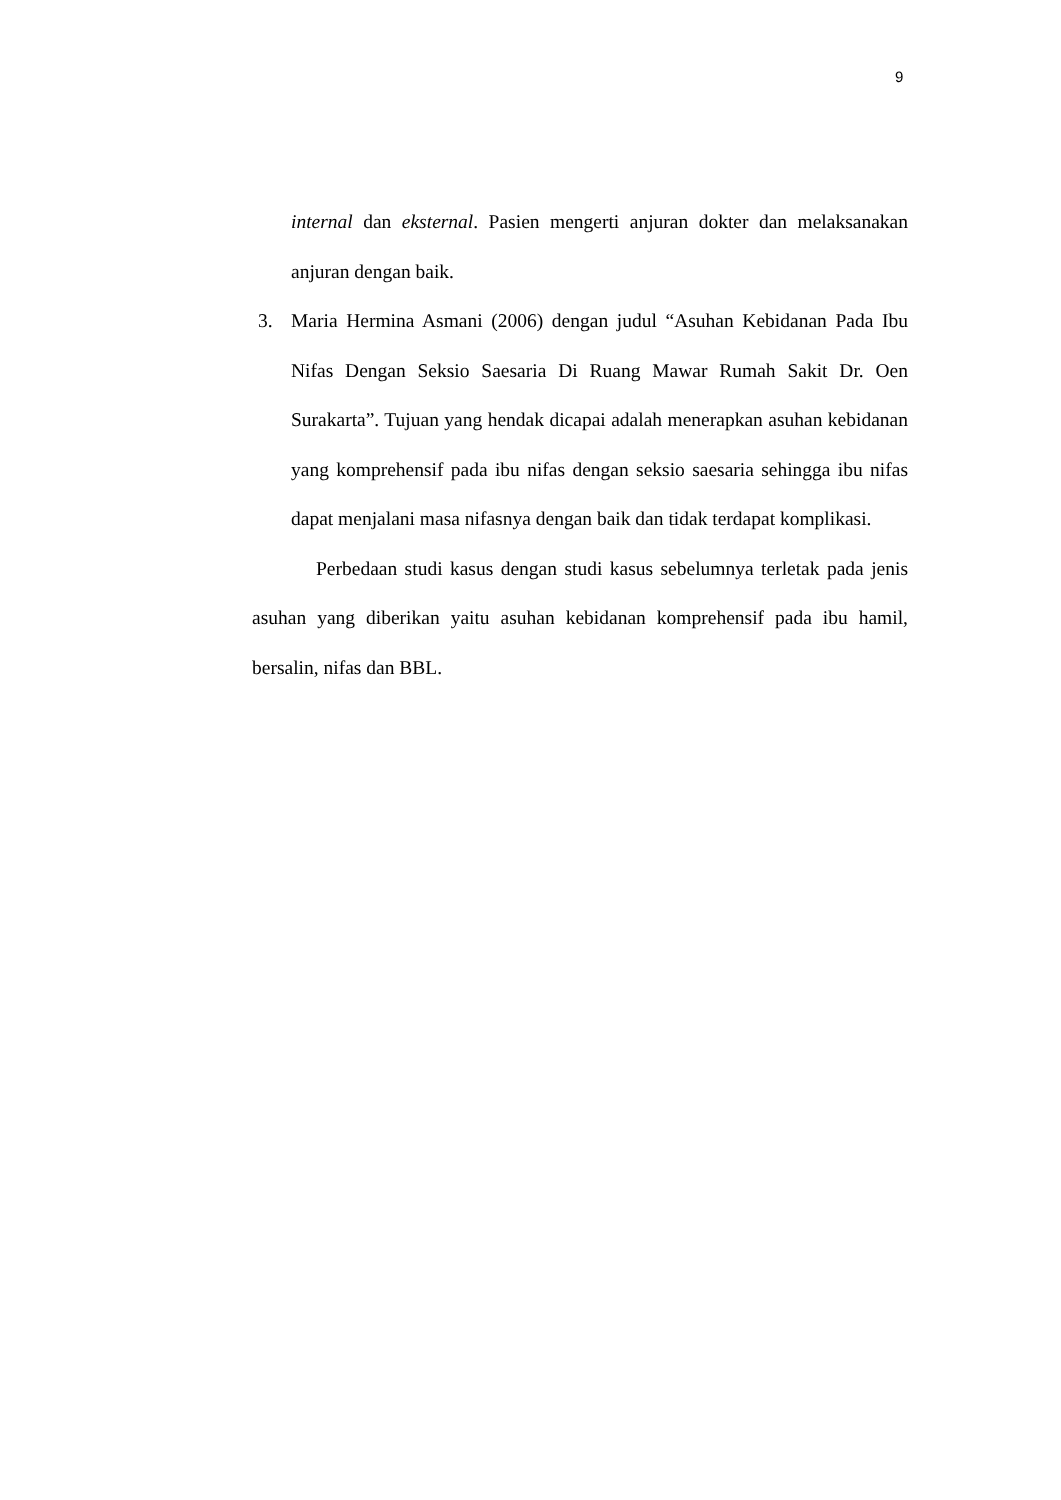9
internal dan eksternal. Pasien mengerti anjuran dokter dan melaksanakan anjuran dengan baik.
3. Maria Hermina Asmani (2006) dengan judul “Asuhan Kebidanan Pada Ibu Nifas Dengan Seksio Saesaria Di Ruang Mawar Rumah Sakit Dr. Oen Surakarta”. Tujuan yang hendak dicapai adalah menerapkan asuhan kebidanan yang komprehensif pada ibu nifas dengan seksio saesaria sehingga ibu nifas dapat menjalani masa nifasnya dengan baik dan tidak terdapat komplikasi.
Perbedaan studi kasus dengan studi kasus sebelumnya terletak pada jenis asuhan yang diberikan yaitu asuhan kebidanan komprehensif pada ibu hamil, bersalin, nifas dan BBL.